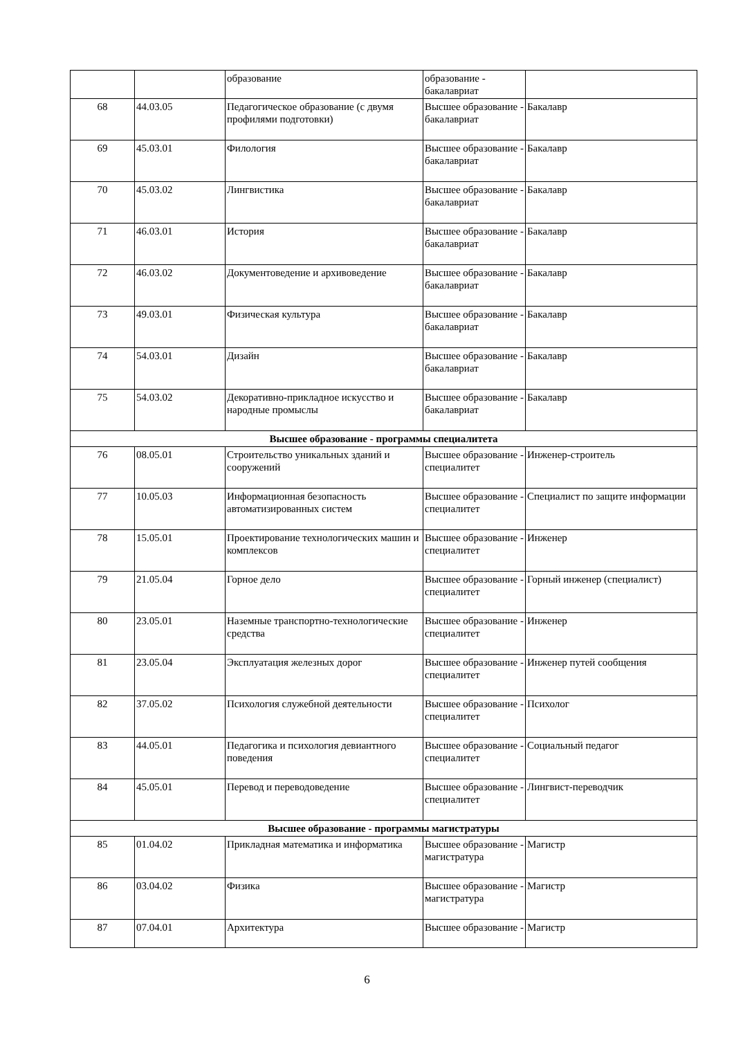| | | образование | образование - бакалавриат | |
| 68 | 44.03.05 | Педагогическое образование (с двумя профилями подготовки) | Высшее образование - бакалавриат | Бакалавр |
| 69 | 45.03.01 | Филология | Высшее образование - бакалавриат | Бакалавр |
| 70 | 45.03.02 | Лингвистика | Высшее образование - бакалавриат | Бакалавр |
| 71 | 46.03.01 | История | Высшее образование - бакалавриат | Бакалавр |
| 72 | 46.03.02 | Документоведение и архивоведение | Высшее образование - бакалавриат | Бакалавр |
| 73 | 49.03.01 | Физическая культура | Высшее образование - бакалавриат | Бакалавр |
| 74 | 54.03.01 | Дизайн | Высшее образование - бакалавриат | Бакалавр |
| 75 | 54.03.02 | Декоративно-прикладное искусство и народные промыслы | Высшее образование - бакалавриат | Бакалавр |
| Высшее образование - программы специалитета | | | | |
| 76 | 08.05.01 | Строительство уникальных зданий и сооружений | Высшее образование - специалитет | Инженер-строитель |
| 77 | 10.05.03 | Информационная безопасность автоматизированных систем | Высшее образование - специалитет | Специалист по защите информации |
| 78 | 15.05.01 | Проектирование технологических машин и комплексов | Высшее образование - специалитет | Инженер |
| 79 | 21.05.04 | Горное дело | Высшее образование - специалитет | Горный инженер (специалист) |
| 80 | 23.05.01 | Наземные транспортно-технологические средства | Высшее образование - специалитет | Инженер |
| 81 | 23.05.04 | Эксплуатация железных дорог | Высшее образование - специалитет | Инженер путей сообщения |
| 82 | 37.05.02 | Психология служебной деятельности | Высшее образование - специалитет | Психолог |
| 83 | 44.05.01 | Педагогика и психология девиантного поведения | Высшее образование - специалитет | Социальный педагог |
| 84 | 45.05.01 | Перевод и переводоведение | Высшее образование - специалитет | Лингвист-переводчик |
| Высшее образование - программы магистратуры | | | | |
| 85 | 01.04.02 | Прикладная математика и информатика | Высшее образование - магистратура | Магистр |
| 86 | 03.04.02 | Физика | Высшее образование - магистратура | Магистр |
| 87 | 07.04.01 | Архитектура | Высшее образование - | Магистр |
6